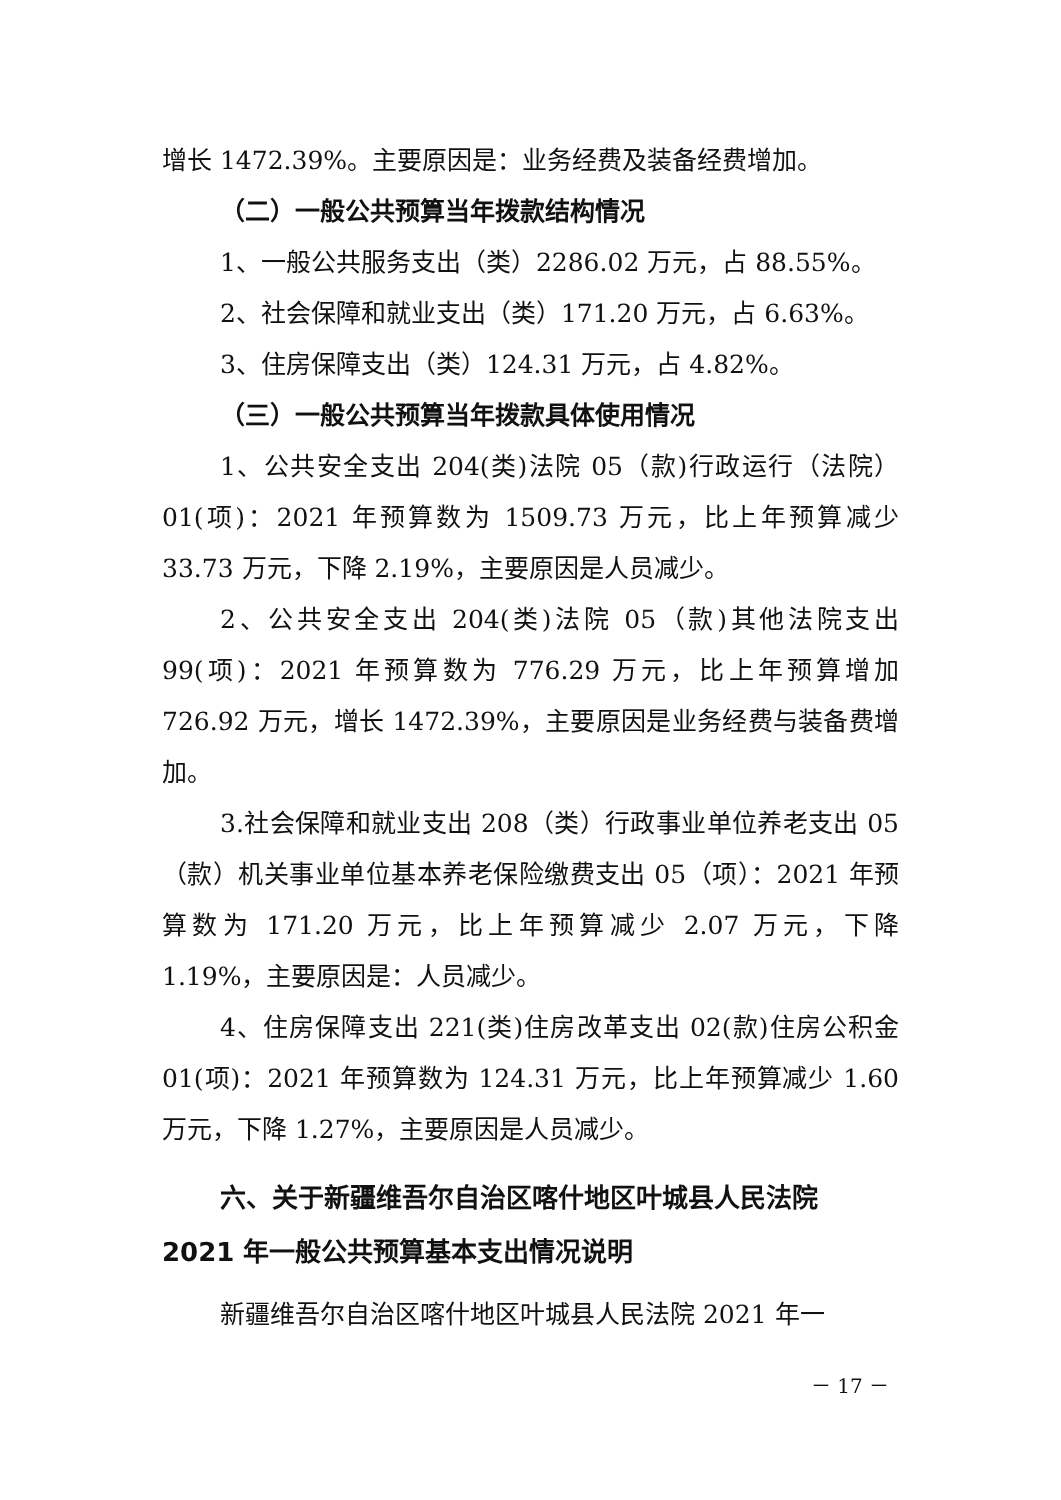增长 1472.39%。主要原因是：业务经费及装备经费增加。
（二）一般公共预算当年拨款结构情况
1、一般公共服务支出（类）2286.02 万元，占 88.55%。
2、社会保障和就业支出（类）171.20 万元，占 6.63%。
3、住房保障支出（类）124.31 万元，占 4.82%。
（三）一般公共预算当年拨款具体使用情况
1、公共安全支出 204(类)法院 05（款)行政运行（法院）01(项)：2021 年预算数为 1509.73 万元，比上年预算减少 33.73 万元，下降 2.19%，主要原因是人员减少。
2、公共安全支出 204(类)法院 05（款)其他法院支出 99(项)：2021 年预算数为 776.29 万元，比上年预算增加 726.92 万元，增长 1472.39%，主要原因是业务经费与装备费增加。
3.社会保障和就业支出 208（类）行政事业单位养老支出 05（款）机关事业单位基本养老保险缴费支出 05（项）：2021 年预算数为 171.20 万元，比上年预算减少 2.07 万元，下降 1.19%，主要原因是：人员减少。
4、住房保障支出 221(类)住房改革支出 02(款)住房公积金 01(项)：2021 年预算数为 124.31 万元，比上年预算减少 1.60 万元，下降 1.27%，主要原因是人员减少。
六、关于新疆维吾尔自治区喀什地区叶城县人民法院 2021 年一般公共预算基本支出情况说明
新疆维吾尔自治区喀什地区叶城县人民法院 2021 年一
－ 17 －